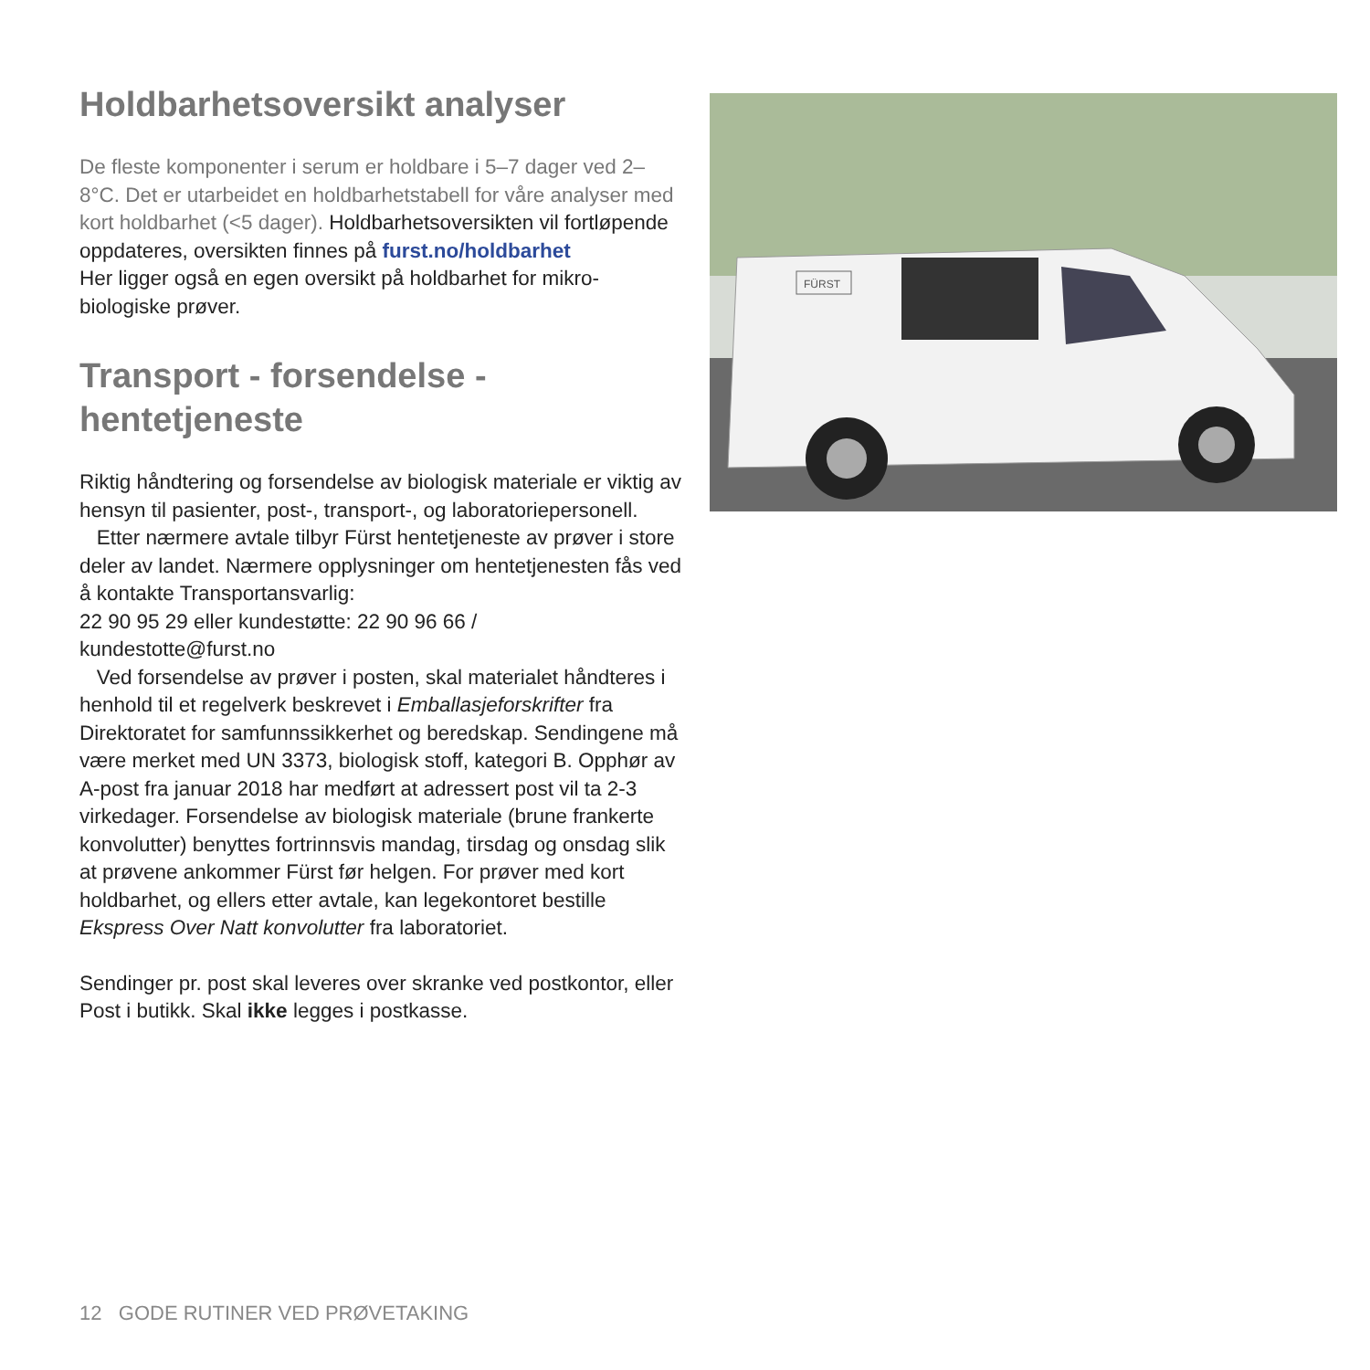Holdbarhetsoversikt analyser
De fleste komponenter i serum er holdbare i 5–7 dager ved 2–8°C. Det er utarbeidet en holdbarhetstabell for våre analyser med kort holdbarhet (<5 dager). Holdbarhets­oversikten vil fortløpende oppdateres, oversikten finnes på furst.no/holdbarhet
Her ligger også en egen oversikt på holdbarhet for mikro­biologiske prøver.
Transport - forsendelse - hentetjeneste
Riktig håndtering og forsendelse av biologisk materiale er viktig av hensyn til pasienter, post-, transport-, og laboratorie­personell.
Etter nærmere avtale tilbyr Fürst hentetjeneste av prøver i store deler av landet. Nærmere opplysninger om hente­tjenesten fås ved å kontakte Transportansvarlig:
22 90 95 29 eller kundestøtte: 22 90 96 66 /
kundestotte@furst.no
Ved forsendelse av prøver i posten, skal materialet håndteres i henhold til et regelverk beskrevet i Emballasje­forskrifter fra Direktoratet for samfunnssikkerhet og bered­skap. Sendingene må være merket med UN 3373, biologisk stoff, kategori B. Opphør av A-post fra januar 2018 har med­ført at adressert post vil ta 2-3 virkedager. Forsendelse av biologisk materiale (brune frankerte konvolutter) benyttes fortrinnsvis mandag, tirsdag og onsdag slik at prøvene an­kommer Fürst før helgen. For prøver med kort holdbarhet, og ellers etter avtale, kan legekontoret bestille Ekspress Over Natt konvolutter fra laboratoriet.
Sendinger pr. post skal leveres over skranke ved post­kontor, eller Post i butikk. Skal ikke legges i postkasse.
FÜRST
12 GODE RUTINER VED PRØVETAKING